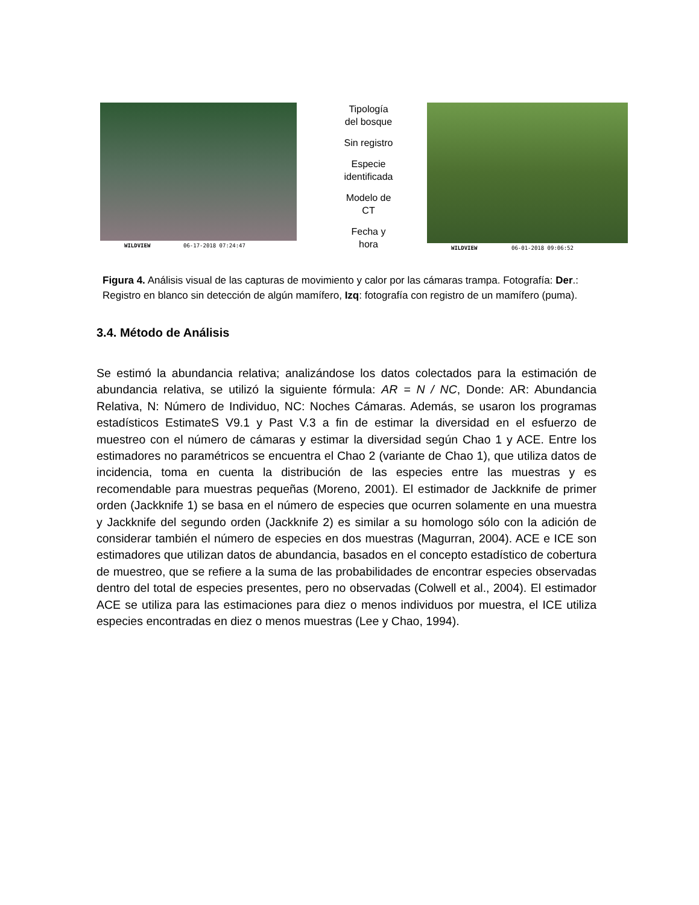WILDVIEW 06-17-2018 07:24:47
Tipología
del bosque
Sin registro
Especie
identificada
Modelo de
CT
Fecha y
hora
WILDVIEW 06-01-2018 09:06:52
Figura 4. Análisis visual de las capturas de movimiento y calor por las cámaras trampa. Fotografía: Der.: Registro en blanco sin detección de algún mamífero, Izq: fotografía con registro de un mamífero (puma).
3.4. Método de Análisis
Se estimó la abundancia relativa; analizándose los datos colectados para la estimación de abundancia relativa, se utilizó la siguiente fórmula: AR = N / NC, Donde: AR: Abundancia Relativa, N: Número de Individuo, NC: Noches Cámaras. Además, se usaron los programas estadísticos EstimateS V9.1 y Past V.3 a fin de estimar la diversidad en el esfuerzo de muestreo con el número de cámaras y estimar la diversidad según Chao 1 y ACE. Entre los estimadores no paramétricos se encuentra el Chao 2 (variante de Chao 1), que utiliza datos de incidencia, toma en cuenta la distribución de las especies entre las muestras y es recomendable para muestras pequeñas (Moreno, 2001). El estimador de Jackknife de primer orden (Jackknife 1) se basa en el número de especies que ocurren solamente en una muestra y Jackknife del segundo orden (Jackknife 2) es similar a su homologo sólo con la adición de considerar también el número de especies en dos muestras (Magurran, 2004). ACE e ICE son estimadores que utilizan datos de abundancia, basados en el concepto estadístico de cobertura de muestreo, que se refiere a la suma de las probabilidades de encontrar especies observadas dentro del total de especies presentes, pero no observadas (Colwell et al., 2004). El estimador ACE se utiliza para las estimaciones para diez o menos individuos por muestra, el ICE utiliza especies encontradas en diez o menos muestras (Lee y Chao, 1994).